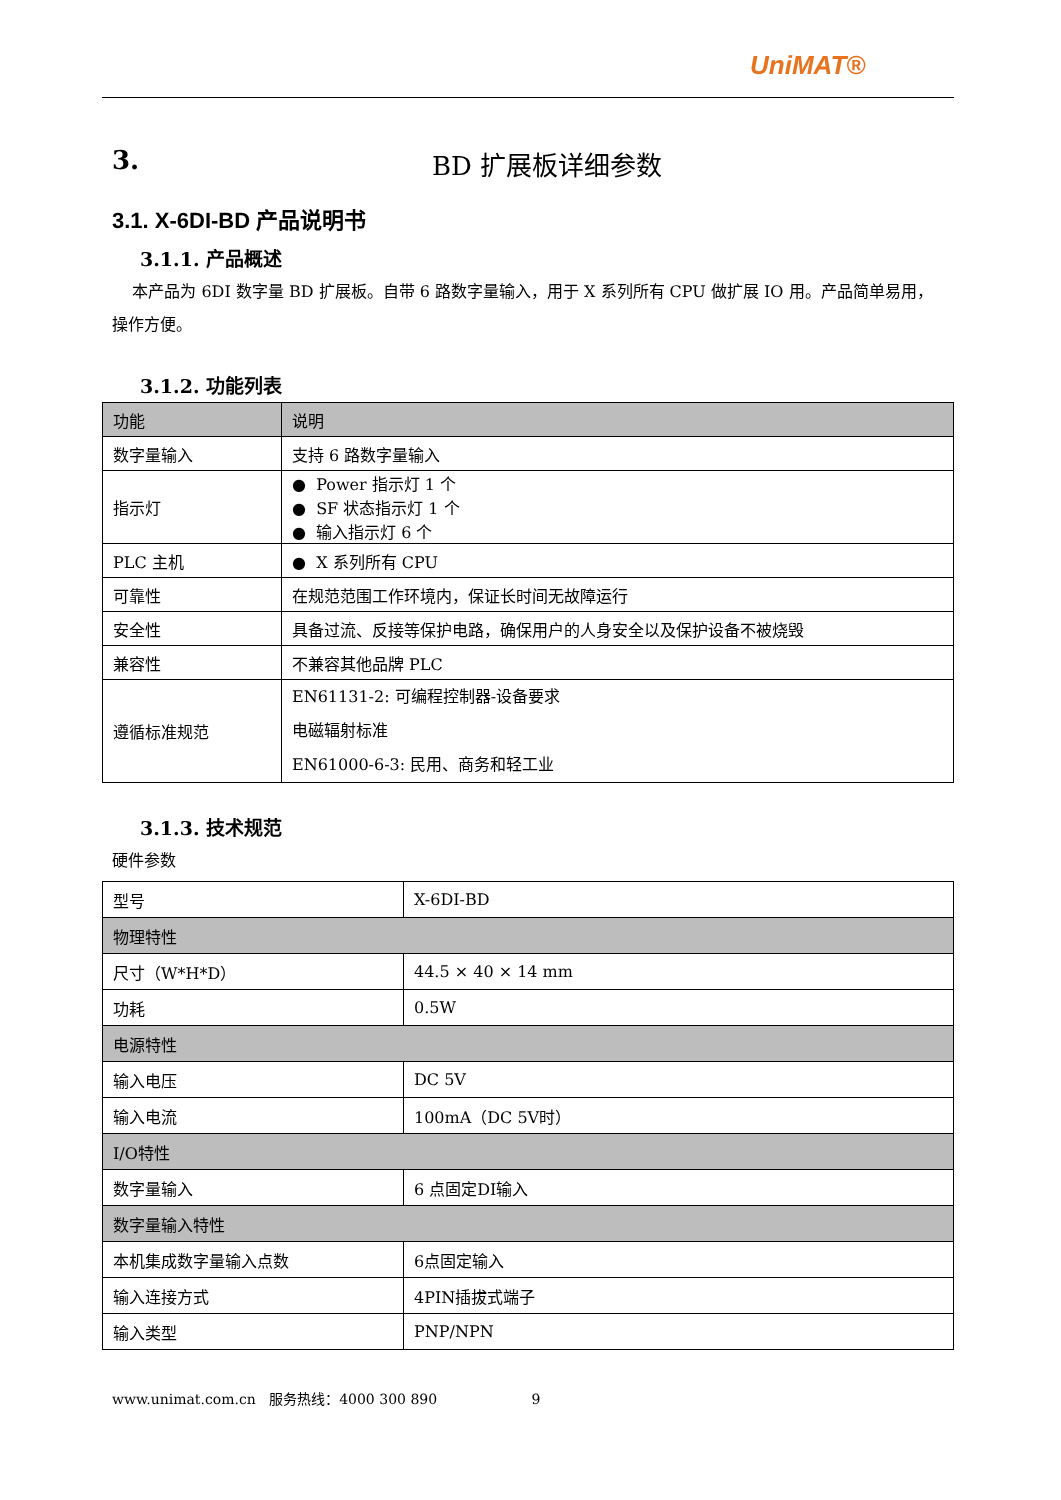UniMAT®
3. BD 扩展板详细参数
3.1. X-6DI-BD 产品说明书
3.1.1. 产品概述
本产品为 6DI 数字量 BD 扩展板。自带 6 路数字量输入，用于 X 系列所有 CPU 做扩展 IO 用。产品简单易用，操作方便。
3.1.2. 功能列表
| 功能 | 说明 |
| --- | --- |
| 数字量输入 | 支持 6 路数字量输入 |
| 指示灯 | ● Power 指示灯 1 个 ● SF 状态指示灯 1 个 ● 输入指示灯 6 个 |
| PLC 主机 | ● X 系列所有 CPU |
| 可靠性 | 在规范范围工作环境内，保证长时间无故障运行 |
| 安全性 | 具备过流、反接等保护电路，确保用户的人身安全以及保护设备不被烧毁 |
| 兼容性 | 不兼容其他品牌 PLC |
| 遵循标准规范 | EN61131-2: 可编程控制器-设备要求 电磁辐射标准 EN61000-6-3: 民用、商务和轻工业 |
3.1.3. 技术规范
硬件参数
| 型号 | X-6DI-BD |
| 物理特性 | |
| 尺寸（W*H*D） | 44.5 × 40 × 14 mm |
| 功耗 | 0.5W |
| 电源特性 | |
| 输入电压 | DC 5V |
| 输入电流 | 100mA（DC 5V时） |
| I/O特性 | |
| 数字量输入 | 6 点固定DI输入 |
| 数字量输入特性 | |
| 本机集成数字量输入点数 | 6点固定输入 |
| 输入连接方式 | 4PIN插拔式端子 |
| 输入类型 | PNP/NPN |
www.unimat.com.cn 服务热线：4000 300 890 9